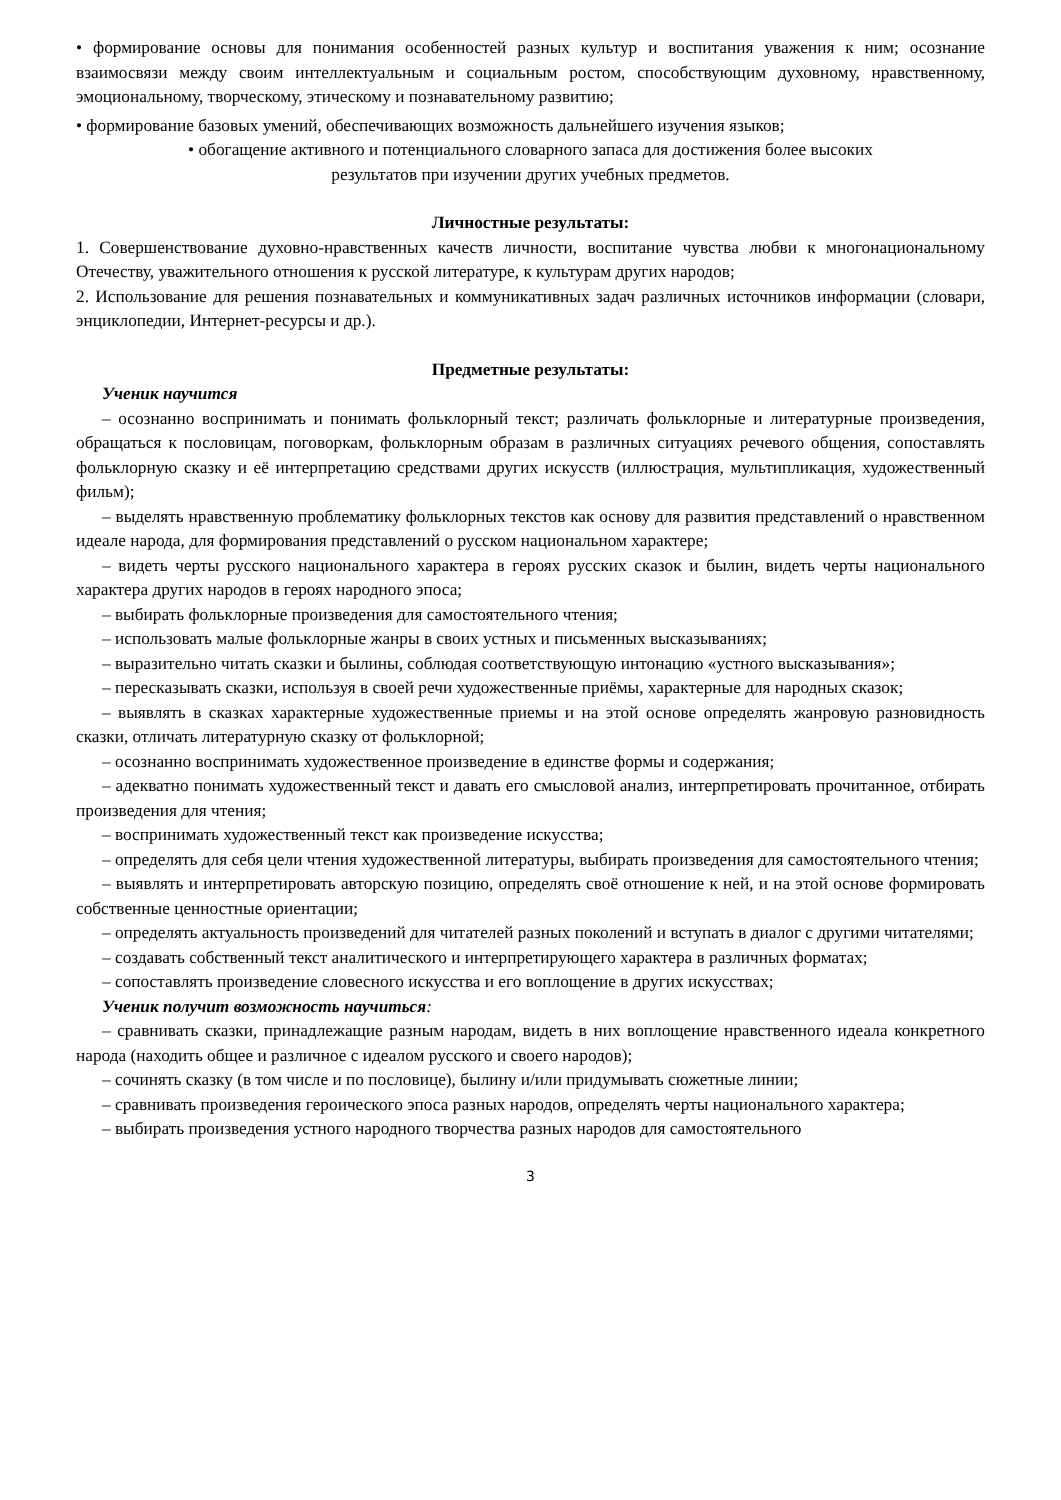• формирование основы для понимания особенностей разных культур и воспитания уважения к ним; осознание взаимосвязи между своим интеллектуальным и социальным ростом, способствующим духовному, нравственному, эмоциональному, творческому, этическому и познавательному развитию;
• формирование базовых умений, обеспечивающих возможность дальнейшего изучения языков;
• обогащение активного и потенциального словарного запаса для достижения более высоких
результатов при изучении других учебных предметов.
Личностные результаты:
1. Совершенствование духовно-нравственных качеств личности, воспитание чувства любви к многонациональному Отечеству, уважительного отношения к русской литературе, к культурам других народов;
2. Использование для решения познавательных и коммуникативных задач различных источников информации (словари, энциклопедии, Интернет-ресурсы и др.).
Предметные результаты:
Ученик научится
– осознанно воспринимать и понимать фольклорный текст; различать фольклорные и литературные произведения, обращаться к пословицам, поговоркам, фольклорным образам в различных ситуациях речевого общения, сопоставлять фольклорную сказку и её интерпретацию средствами других искусств (иллюстрация, мультипликация, художественный фильм);
– выделять нравственную проблематику фольклорных текстов как основу для развития представлений о нравственном идеале народа, для формирования представлений о русском национальном характере;
– видеть черты русского национального характера в героях русских сказок и былин, видеть черты национального характера других народов в героях народного эпоса;
– выбирать фольклорные произведения для самостоятельного чтения;
– использовать малые фольклорные жанры в своих устных и письменных высказываниях;
– выразительно читать сказки и былины, соблюдая соответствующую интонацию «устного высказывания»;
– пересказывать сказки, используя в своей речи художественные приёмы, характерные для народных сказок;
– выявлять в сказках характерные художественные приемы и на этой основе определять жанровую разновидность сказки, отличать литературную сказку от фольклорной;
– осознанно воспринимать художественное произведение в единстве формы и содержания;
– адекватно понимать художественный текст и давать его смысловой анализ, интерпретировать прочитанное, отбирать произведения для чтения;
– воспринимать художественный текст как произведение искусства;
– определять для себя цели чтения художественной литературы, выбирать произведения для самостоятельного чтения;
– выявлять и интерпретировать авторскую позицию, определять своё отношение к ней, и на этой основе формировать собственные ценностные ориентации;
– определять актуальность произведений для читателей разных поколений и вступать в диалог с другими читателями;
– создавать собственный текст аналитического и интерпретирующего характера в различных форматах;
– сопоставлять произведение словесного искусства и его воплощение в других искусствах;
Ученик получит возможность научиться:
– сравнивать сказки, принадлежащие разным народам, видеть в них воплощение нравственного идеала конкретного народа (находить общее и различное с идеалом русского и своего народов);
– сочинять сказку (в том числе и по пословице), былину и/или придумывать сюжетные линии;
– сравнивать произведения героического эпоса разных народов, определять черты национального характера;
– выбирать произведения устного народного творчества разных народов для самостоятельного
3